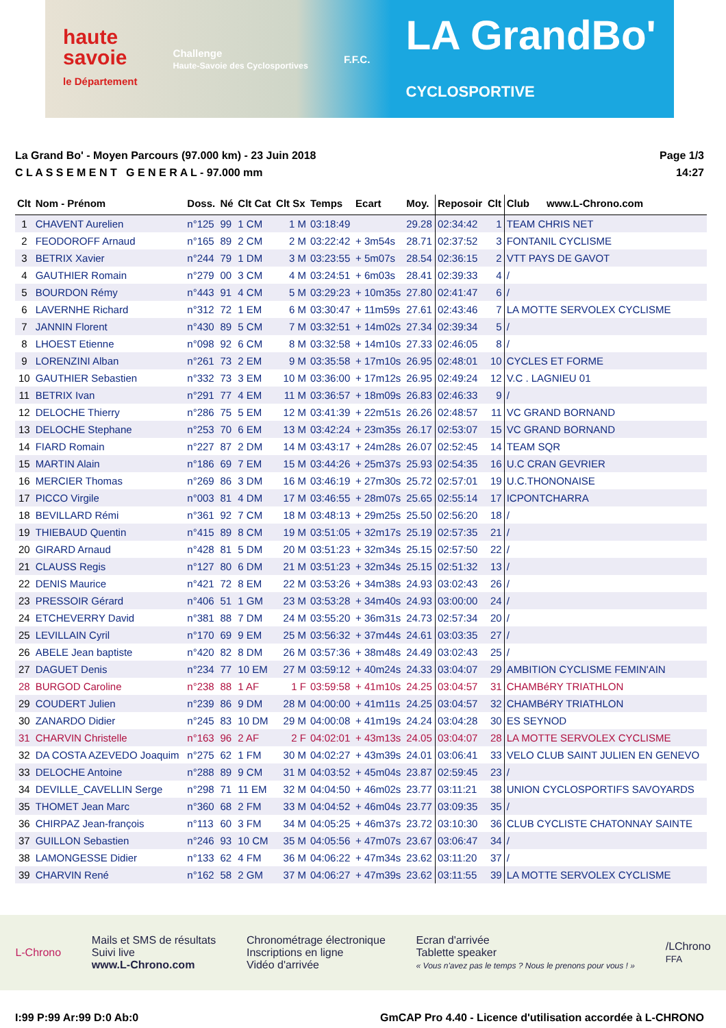haute
savoie
le Département
Challenge
Haute-Savoie des Cyclosportives
F.F.C.
LA GrandBo'
CYCLOSPORTIVE
La Grand Bo' - Moyen Parcours (97.000 km) - 23 Juin 2018
C L A S S E M E N T G E N E R A L - 97.000 mm
Page 1/3
14:27
| Clt | Nom - Prénom | Doss. | Né | Clt Cat | Clt Sx | Temps | Ecart | Moy. | Reposoir | Clt | Club www.L-Chrono.com |
| --- | --- | --- | --- | --- | --- | --- | --- | --- | --- | --- | --- |
| 1 | CHAVENT Aurelien | n°125 | 99 | 1 CM | 1 M | 03:18:49 | | 29.28 | 02:34:42 | 1 | TEAM CHRIS NET |
| 2 | FEODOROFF Arnaud | n°165 | 89 | 2 CM | 2 M | 03:22:42 | + 3m54s | 28.71 | 02:37:52 | 3 | FONTANIL CYCLISME |
| 3 | BETRIX Xavier | n°244 | 79 | 1 DM | 3 M | 03:23:55 | + 5m07s | 28.54 | 02:36:15 | 2 | VTT PAYS DE GAVOT |
| 4 | GAUTHIER Romain | n°279 | 00 | 3 CM | 4 M | 03:24:51 | + 6m03s | 28.41 | 02:39:33 | 4 | / |
| 5 | BOURDON Rémy | n°443 | 91 | 4 CM | 5 M | 03:29:23 | + 10m35s | 27.80 | 02:41:47 | 6 | / |
| 6 | LAVERNHE Richard | n°312 | 72 | 1 EM | 6 M | 03:30:47 | + 11m59s | 27.61 | 02:43:46 | 7 | LA MOTTE SERVOLEX CYCLISME |
| 7 | JANNIN Florent | n°430 | 89 | 5 CM | 7 M | 03:32:51 | + 14m02s | 27.34 | 02:39:34 | 5 | / |
| 8 | LHOEST Etienne | n°098 | 92 | 6 CM | 8 M | 03:32:58 | + 14m10s | 27.33 | 02:46:05 | 8 | / |
| 9 | LORENZINI Alban | n°261 | 73 | 2 EM | 9 M | 03:35:58 | + 17m10s | 26.95 | 02:48:01 | 10 | CYCLES ET FORME |
| 10 | GAUTHIER Sebastien | n°332 | 73 | 3 EM | 10 M | 03:36:00 | + 17m12s | 26.95 | 02:49:24 | 12 | V.C . LAGNIEU 01 |
| 11 | BETRIX Ivan | n°291 | 77 | 4 EM | 11 M | 03:36:57 | + 18m09s | 26.83 | 02:46:33 | 9 | / |
| 12 | DELOCHE Thierry | n°286 | 75 | 5 EM | 12 M | 03:41:39 | + 22m51s | 26.26 | 02:48:57 | 11 | VC GRAND BORNAND |
| 13 | DELOCHE Stephane | n°253 | 70 | 6 EM | 13 M | 03:42:24 | + 23m35s | 26.17 | 02:53:07 | 15 | VC GRAND BORNAND |
| 14 | FIARD Romain | n°227 | 87 | 2 DM | 14 M | 03:43:17 | + 24m28s | 26.07 | 02:52:45 | 14 | TEAM SQR |
| 15 | MARTIN Alain | n°186 | 69 | 7 EM | 15 M | 03:44:26 | + 25m37s | 25.93 | 02:54:35 | 16 | U.C CRAN GEVRIER |
| 16 | MERCIER Thomas | n°269 | 86 | 3 DM | 16 M | 03:46:19 | + 27m30s | 25.72 | 02:57:01 | 19 | U.C.THONONAISE |
| 17 | PICCO Virgile | n°003 | 81 | 4 DM | 17 M | 03:46:55 | + 28m07s | 25.65 | 02:55:14 | 17 | ICPONTCHARRA |
| 18 | BEVILLARD Rémi | n°361 | 92 | 7 CM | 18 M | 03:48:13 | + 29m25s | 25.50 | 02:56:20 | 18 | / |
| 19 | THIEBAUD Quentin | n°415 | 89 | 8 CM | 19 M | 03:51:05 | + 32m17s | 25.19 | 02:57:35 | 21 | / |
| 20 | GIRARD Arnaud | n°428 | 81 | 5 DM | 20 M | 03:51:23 | + 32m34s | 25.15 | 02:57:50 | 22 | / |
| 21 | CLAUSS Regis | n°127 | 80 | 6 DM | 21 M | 03:51:23 | + 32m34s | 25.15 | 02:51:32 | 13 | / |
| 22 | DENIS Maurice | n°421 | 72 | 8 EM | 22 M | 03:53:26 | + 34m38s | 24.93 | 03:02:43 | 26 | / |
| 23 | PRESSOIR Gérard | n°406 | 51 | 1 GM | 23 M | 03:53:28 | + 34m40s | 24.93 | 03:00:00 | 24 | / |
| 24 | ETCHEVERRY David | n°381 | 88 | 7 DM | 24 M | 03:55:20 | + 36m31s | 24.73 | 02:57:34 | 20 | / |
| 25 | LEVILLAIN Cyril | n°170 | 69 | 9 EM | 25 M | 03:56:32 | + 37m44s | 24.61 | 03:03:35 | 27 | / |
| 26 | ABELE Jean baptiste | n°420 | 82 | 8 DM | 26 M | 03:57:36 | + 38m48s | 24.49 | 03:02:43 | 25 | / |
| 27 | DAGUET Denis | n°234 | 77 | 10 EM | 27 M | 03:59:12 | + 40m24s | 24.33 | 03:04:07 | 29 | AMBITION CYCLISME FEMIN'AIN |
| 28 | BURGOD Caroline | n°238 | 88 | 1 AF | 1 F | 03:59:58 | + 41m10s | 24.25 | 03:04:57 | 31 | CHAMBéRY TRIATHLON |
| 29 | COUDERT Julien | n°239 | 86 | 9 DM | 28 M | 04:00:00 | + 41m11s | 24.25 | 03:04:57 | 32 | CHAMBéRY TRIATHLON |
| 30 | ZANARDO Didier | n°245 | 83 | 10 DM | 29 M | 04:00:08 | + 41m19s | 24.24 | 03:04:28 | 30 | ES SEYNOD |
| 31 | CHARVIN Christelle | n°163 | 96 | 2 AF | 2 F | 04:02:01 | + 43m13s | 24.05 | 03:04:07 | 28 | LA MOTTE SERVOLEX CYCLISME |
| 32 | DA COSTA AZEVEDO Joaquim | n°275 | 62 | 1 FM | 30 M | 04:02:27 | + 43m39s | 24.01 | 03:06:41 | 33 | VELO CLUB SAINT JULIEN EN GENEVO |
| 33 | DELOCHE Antoine | n°288 | 89 | 9 CM | 31 M | 04:03:52 | + 45m04s | 23.87 | 02:59:45 | 23 | / |
| 34 | DEVILLE_CAVELLIN Serge | n°298 | 71 | 11 EM | 32 M | 04:04:50 | + 46m02s | 23.77 | 03:11:21 | 38 | UNION CYCLOSPORTIFS SAVOYARDS |
| 35 | THOMET Jean Marc | n°360 | 68 | 2 FM | 33 M | 04:04:52 | + 46m04s | 23.77 | 03:09:35 | 35 | / |
| 36 | CHIRPAZ Jean-françois | n°113 | 60 | 3 FM | 34 M | 04:05:25 | + 46m37s | 23.72 | 03:10:30 | 36 | CLUB CYCLISTE CHATONNAY SAINTE |
| 37 | GUILLON Sebastien | n°246 | 93 | 10 CM | 35 M | 04:05:56 | + 47m07s | 23.67 | 03:06:47 | 34 | / |
| 38 | LAMONGESSE Didier | n°133 | 62 | 4 FM | 36 M | 04:06:22 | + 47m34s | 23.62 | 03:11:20 | 37 | / |
| 39 | CHARVIN René | n°162 | 58 | 2 GM | 37 M | 04:06:27 | + 47m39s | 23.62 | 03:11:55 | 39 | LA MOTTE SERVOLEX CYCLISME |
L-Chrono
Mails et SMS de résultats
Suivi live
www.L-Chrono.com
Chronométrage électronique
Inscriptions en ligne
Vidéo d'arrivée
Ecran d'arrivée
Tablette speaker
« Vous n'avez pas le temps ? Nous le prenons pour vous ! »
/LChrono
FFA
I:99 P:99 Ar:99 D:0 Ab:0 GmCAP Pro 4.40 - Licence d'utilisation accordée à L-CHRONO